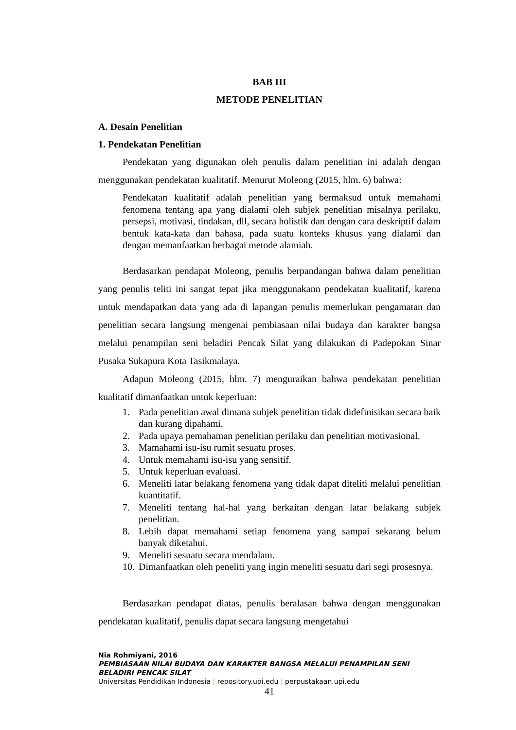BAB III
METODE PENELITIAN
A. Desain Penelitian
1. Pendekatan Penelitian
Pendekatan yang digunakan oleh penulis dalam penelitian ini adalah dengan menggunakan pendekatan kualitatif. Menurut Moleong (2015, hlm. 6) bahwa:
Pendekatan kualitatif adalah penelitian yang bermaksud untuk memahami fenomena tentang apa yang dialami oleh subjek penelitian misalnya perilaku, persepsi, motivasi, tindakan, dll, secara holistik dan dengan cara deskriptif dalam bentuk kata-kata dan bahasa, pada suatu konteks khusus yang dialami dan dengan memanfaatkan berbagai metode alamiah.
Berdasarkan pendapat Moleong, penulis berpandangan bahwa dalam penelitian yang penulis teliti ini sangat tepat jika menggunakann pendekatan kualitatif, karena untuk mendapatkan data yang ada di lapangan penulis memerlukan pengamatan dan penelitian secara langsung mengenai pembiasaan nilai budaya dan karakter bangsa melalui penampilan seni beladiri Pencak Silat yang dilakukan di Padepokan Sinar Pusaka Sukapura Kota Tasikmalaya.
Adapun Moleong (2015, hlm. 7) menguraikan bahwa pendekatan penelitian kualitatif dimanfaatkan untuk keperluan:
1. Pada penelitian awal dimana subjek penelitian tidak didefinisikan secara baik dan kurang dipahami.
2. Pada upaya pemahaman penelitian perilaku dan penelitian motivasional.
3. Mamahami isu-isu rumit sesuatu proses.
4. Untuk memahami isu-isu yang sensitif.
5. Untuk keperluan evaluasi.
6. Meneliti latar belakang fenomena yang tidak dapat diteliti melalui penelitian kuantitatif.
7. Meneliti tentang hal-hal yang berkaitan dengan latar belakang subjek penelitian.
8. Lebih dapat memahami setiap fenomena yang sampai sekarang belum banyak diketahui.
9. Meneliti sesuatu secara mendalam.
10.
Dimanfaatkan oleh peneliti yang ingin meneliti sesuatu dari segi prosesnya.
Berdasarkan pendapat diatas, penulis beralasan bahwa dengan menggunakan pendekatan kualitatif, penulis dapat secara langsung mengetahui
Nia Rohmiyani, 2016
PEMBIASAAN NILAI BUDAYA DAN KARAKTER BANGSA MELALUI PENAMPILAN SENI BELADIRI PENCAK SILAT
Universitas Pendidikan Indonesia | repository.upi.edu | perpustakaan.upi.edu
41